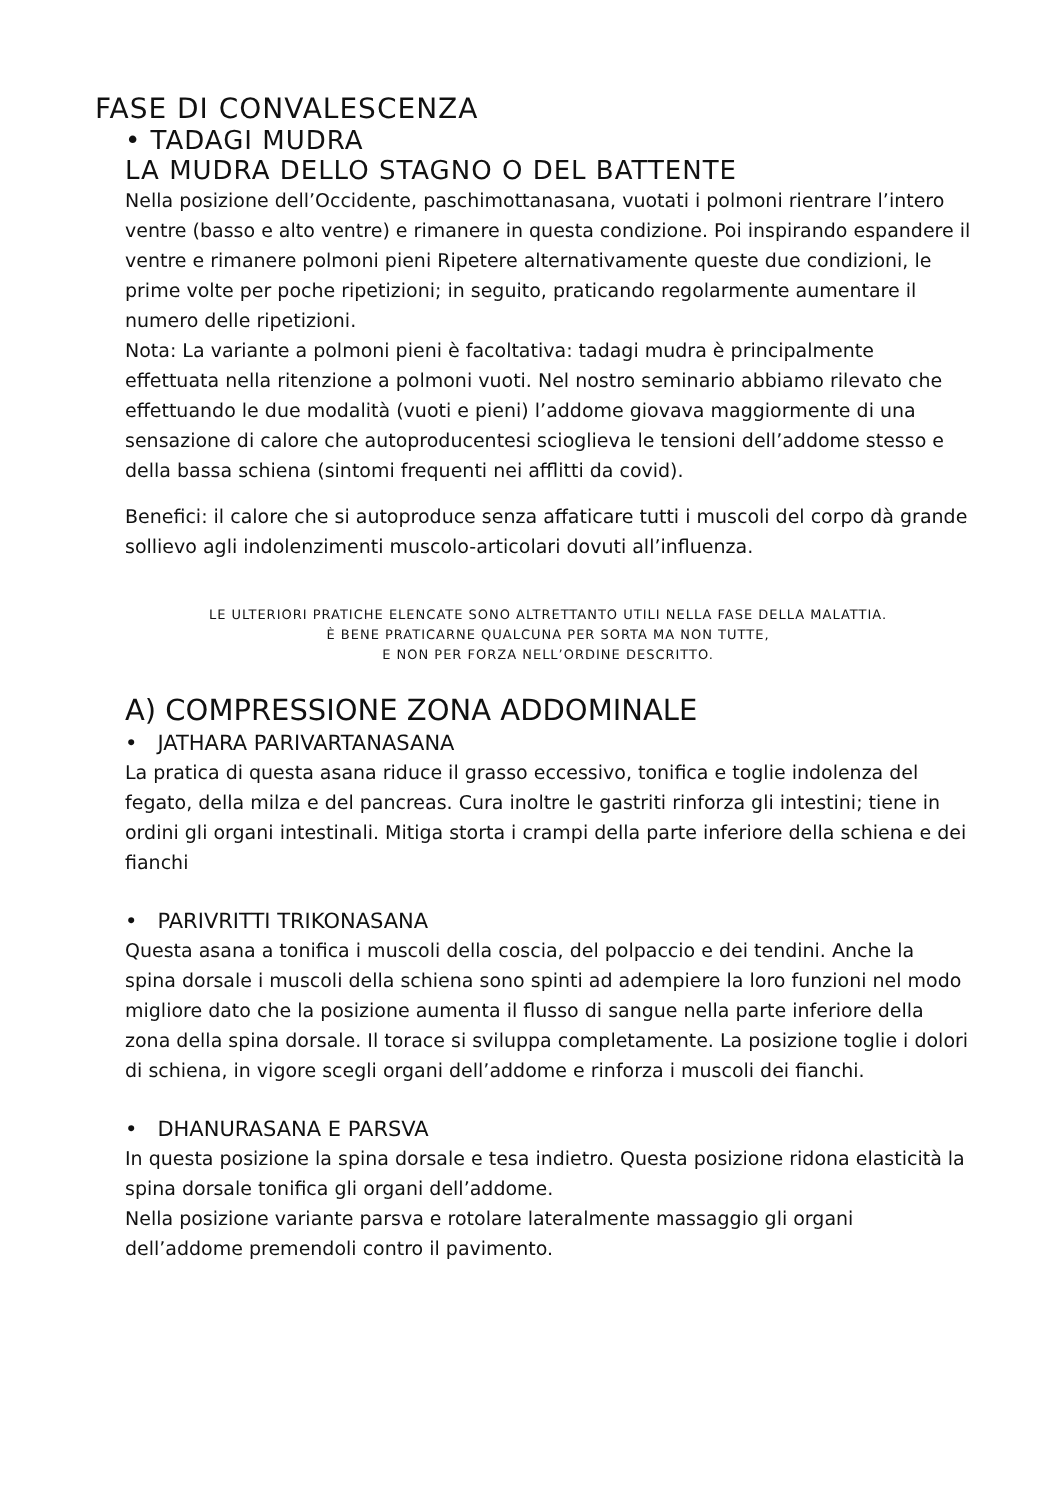FASE DI CONVALESCENZA
• TADAGI MUDRA
LA MUDRA DELLO STAGNO O DEL BATTENTE
Nella posizione dell’Occidente, paschimottanasana, vuotati i polmoni rientrare l’intero ventre (basso e alto ventre) e rimanere in questa condizione. Poi inspirando espandere il ventre e rimanere polmoni pieni Ripetere alternativamente queste due condizioni, le prime volte per poche ripetizioni; in seguito, praticando regolarmente aumentare il numero delle ripetizioni.
Nota: La variante a polmoni pieni è facoltativa: tadagi mudra è principalmente effettuata nella ritenzione a polmoni vuoti. Nel nostro seminario abbiamo rilevato che effettuando le due modalità (vuoti e pieni) l’addome giovava maggiormente di una sensazione di calore che autoproducentesi scioglieva le tensioni dell’addome stesso e della bassa schiena (sintomi frequenti nei afflitti da covid).
Benefici: il calore che si autoproduce senza affaticare tutti i muscoli del corpo dà grande sollievo agli indolenzimenti muscolo-articolari dovuti all’influenza.
LE ULTERIORI PRATICHE ELENCATE SONO ALTRETTANTO UTILI NELLA FASE DELLA MALATTIA.
È BENE PRATICARNE QUALCUNA PER SORTA MA NON TUTTE,
E NON PER FORZA NELL’ORDINE DESCRITTO.
A) COMPRESSIONE ZONA ADDOMINALE
• JATHARA PARIVARTANASANA
La pratica di questa asana riduce il grasso eccessivo, tonifica e toglie indolenza del fegato, della milza e del pancreas. Cura inoltre le gastriti rinforza gli intestini; tiene in ordini gli organi intestinali. Mitiga storta i crampi della parte inferiore della schiena e dei fianchi
• PARIVRITTI TRIKONASANA
Questa asana a tonifica i muscoli della coscia, del polpaccio e dei tendini. Anche la spina dorsale i muscoli della schiena sono spinti ad adempiere la loro funzioni nel modo migliore dato che la posizione aumenta il flusso di sangue nella parte inferiore della zona della spina dorsale. Il torace si sviluppa completamente. La posizione toglie i dolori di schiena, in vigore scegli organi dell’addome e rinforza i muscoli dei fianchi.
• DHANURASANA E PARSVA
In questa posizione la spina dorsale e tesa indietro. Questa posizione ridona elasticità la spina dorsale tonifica gli organi dell’addome.
Nella posizione variante parsva e rotolare lateralmente massaggio gli organi dell’addome premendoli contro il pavimento.